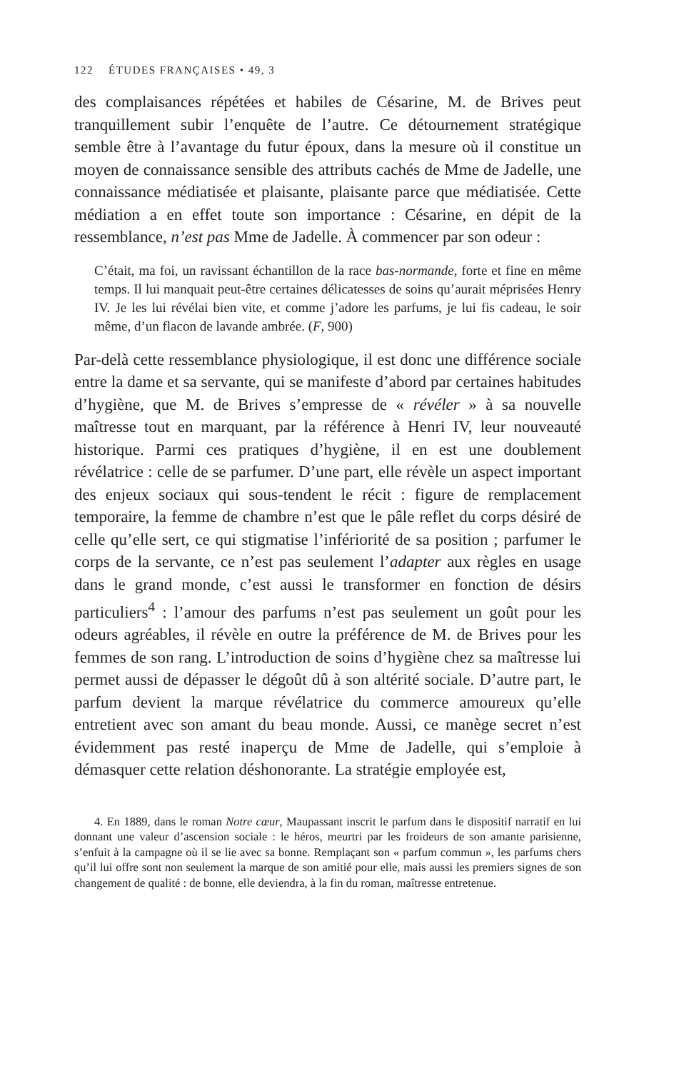122 ÉTUDES FRANÇAISES • 49, 3
des complaisances répétées et habiles de Césarine, M. de Brives peut tranquillement subir l’enquête de l’autre. Ce détournement stratégique semble être à l’avantage du futur époux, dans la mesure où il constitue un moyen de connaissance sensible des attributs cachés de Mme de Jadelle, une connaissance médiatisée et plaisante, plaisante parce que médiatisée. Cette médiation a en effet toute son importance : Césarine, en dépit de la ressemblance, n’est pas Mme de Jadelle. À commencer par son odeur :
C’était, ma foi, un ravissant échantillon de la race bas-normande, forte et fine en même temps. Il lui manquait peut-être certaines délicatesses de soins qu’aurait méprisées Henry IV. Je les lui révélai bien vite, et comme j’adore les parfums, je lui fis cadeau, le soir même, d’un flacon de lavande ambrée. (F, 900)
Par-delà cette ressemblance physiologique, il est donc une différence sociale entre la dame et sa servante, qui se manifeste d’abord par certaines habitudes d’hygiène, que M. de Brives s’empresse de « révéler » à sa nouvelle maîtresse tout en marquant, par la référence à Henri IV, leur nouveauté historique. Parmi ces pratiques d’hygiène, il en est une doublement révélatrice : celle de se parfumer. D’une part, elle révèle un aspect important des enjeux sociaux qui sous-tendent le récit : figure de remplacement temporaire, la femme de chambre n’est que le pâle reflet du corps désiré de celle qu’elle sert, ce qui stigmatise l’infériorité de sa position ; parfumer le corps de la servante, ce n’est pas seulement l’adapter aux règles en usage dans le grand monde, c’est aussi le transformer en fonction de désirs particuliers<sup>4</sup> : l’amour des parfums n’est pas seulement un goût pour les odeurs agréables, il révèle en outre la préférence de M. de Brives pour les femmes de son rang. L’introduction de soins d’hygiène chez sa maîtresse lui permet aussi de dépasser le dégoût dû à son altérité sociale. D’autre part, le parfum devient la marque révélatrice du commerce amoureux qu’elle entretient avec son amant du beau monde. Aussi, ce manège secret n’est évidemment pas resté inaperçu de Mme de Jadelle, qui s’emploie à démasquer cette relation déshonorante. La stratégie employée est,
4. En 1889, dans le roman Notre cœur, Maupassant inscrit le parfum dans le dispositif narratif en lui donnant une valeur d’ascension sociale : le héros, meurtri par les froideurs de son amante parisienne, s’enfuit à la campagne où il se lie avec sa bonne. Remplaçant son « parfum commun », les parfums chers qu’il lui offre sont non seulement la marque de son amitié pour elle, mais aussi les premiers signes de son changement de qualité : de bonne, elle deviendra, à la fin du roman, maîtresse entretenue.